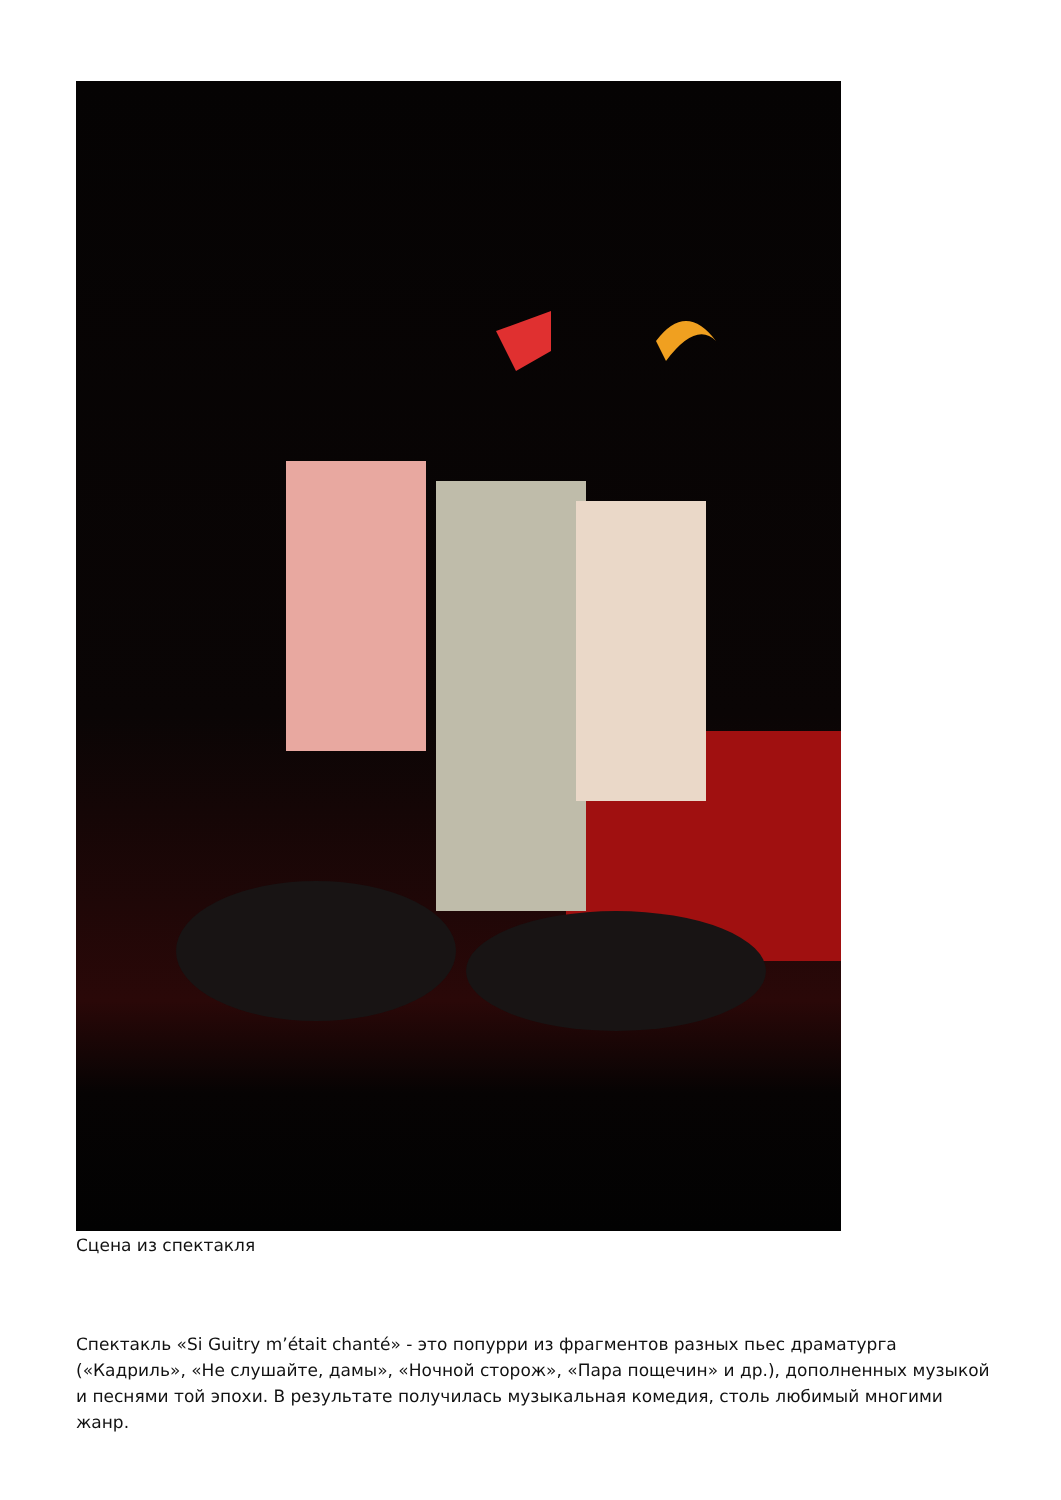Сцена из спектакля
Спектакль «Si Guitry m’était chanté» - это попурри из фрагментов разных пьес драматурга («Кадриль», «Не слушайте, дамы», «Ночной сторож», «Пара пощечин» и др.), дополненных музыкой и песнями той эпохи. В результате получилась музыкальная комедия, столь любимый многими жанр.